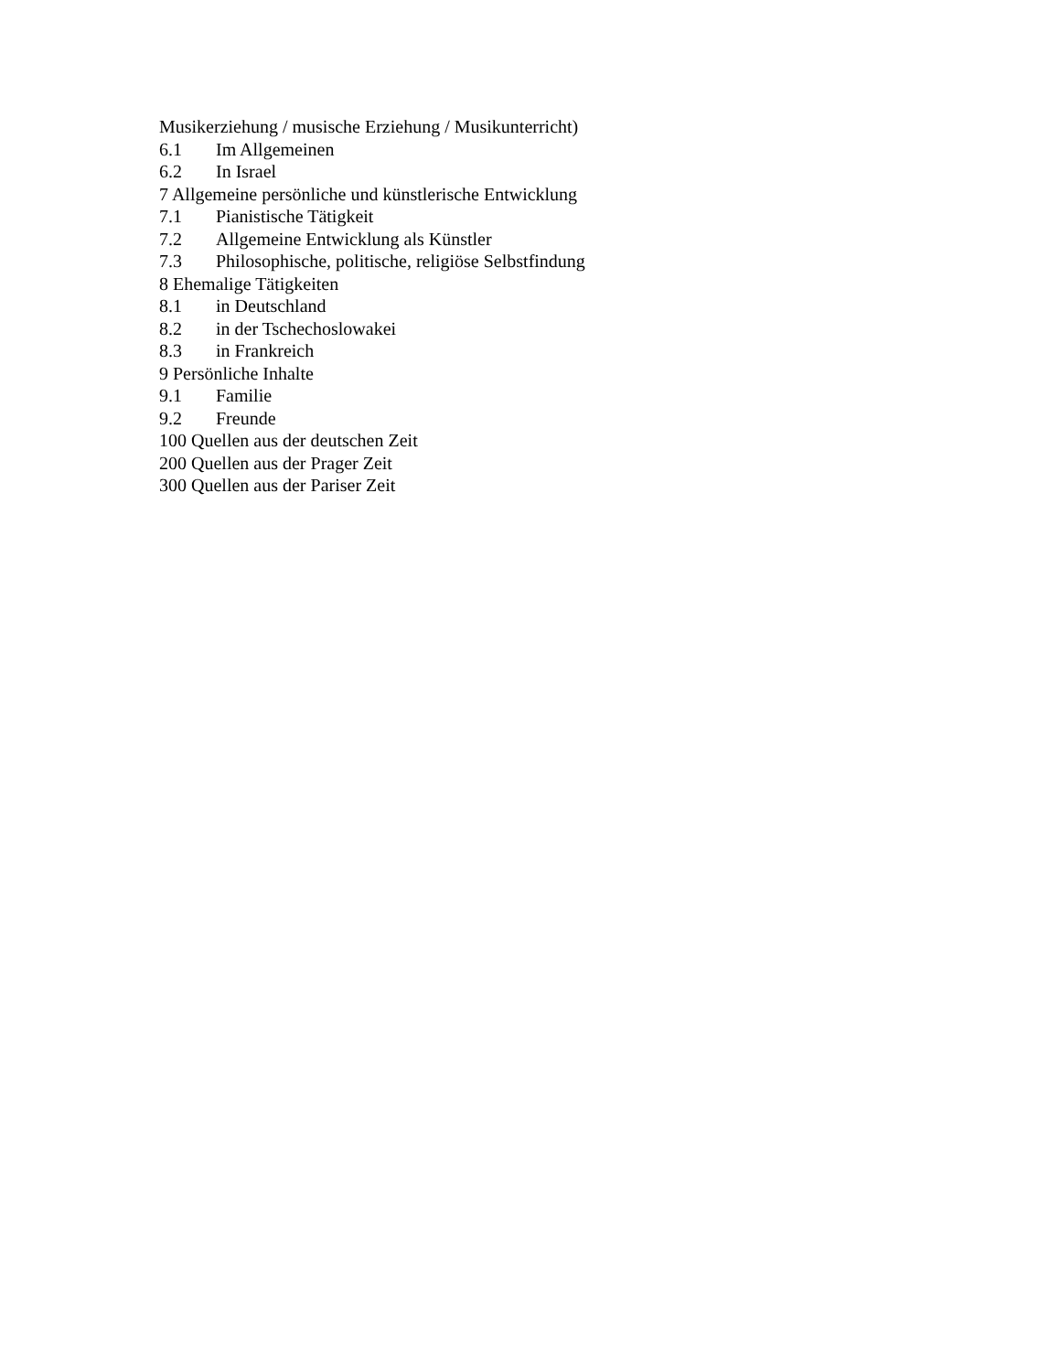Musikerziehung / musische Erziehung / Musikunterricht)
6.1 Im Allgemeinen
6.2 In Israel
7 Allgemeine persönliche und künstlerische Entwicklung
7.1 Pianistische Tätigkeit
7.2 Allgemeine Entwicklung als Künstler
7.3 Philosophische, politische, religiöse Selbstfindung
8 Ehemalige Tätigkeiten
8.1 in Deutschland
8.2 in der Tschechoslowakei
8.3 in Frankreich
9 Persönliche Inhalte
9.1 Familie
9.2 Freunde
100 Quellen aus der deutschen Zeit
200 Quellen aus der Prager Zeit
300 Quellen aus der Pariser Zeit